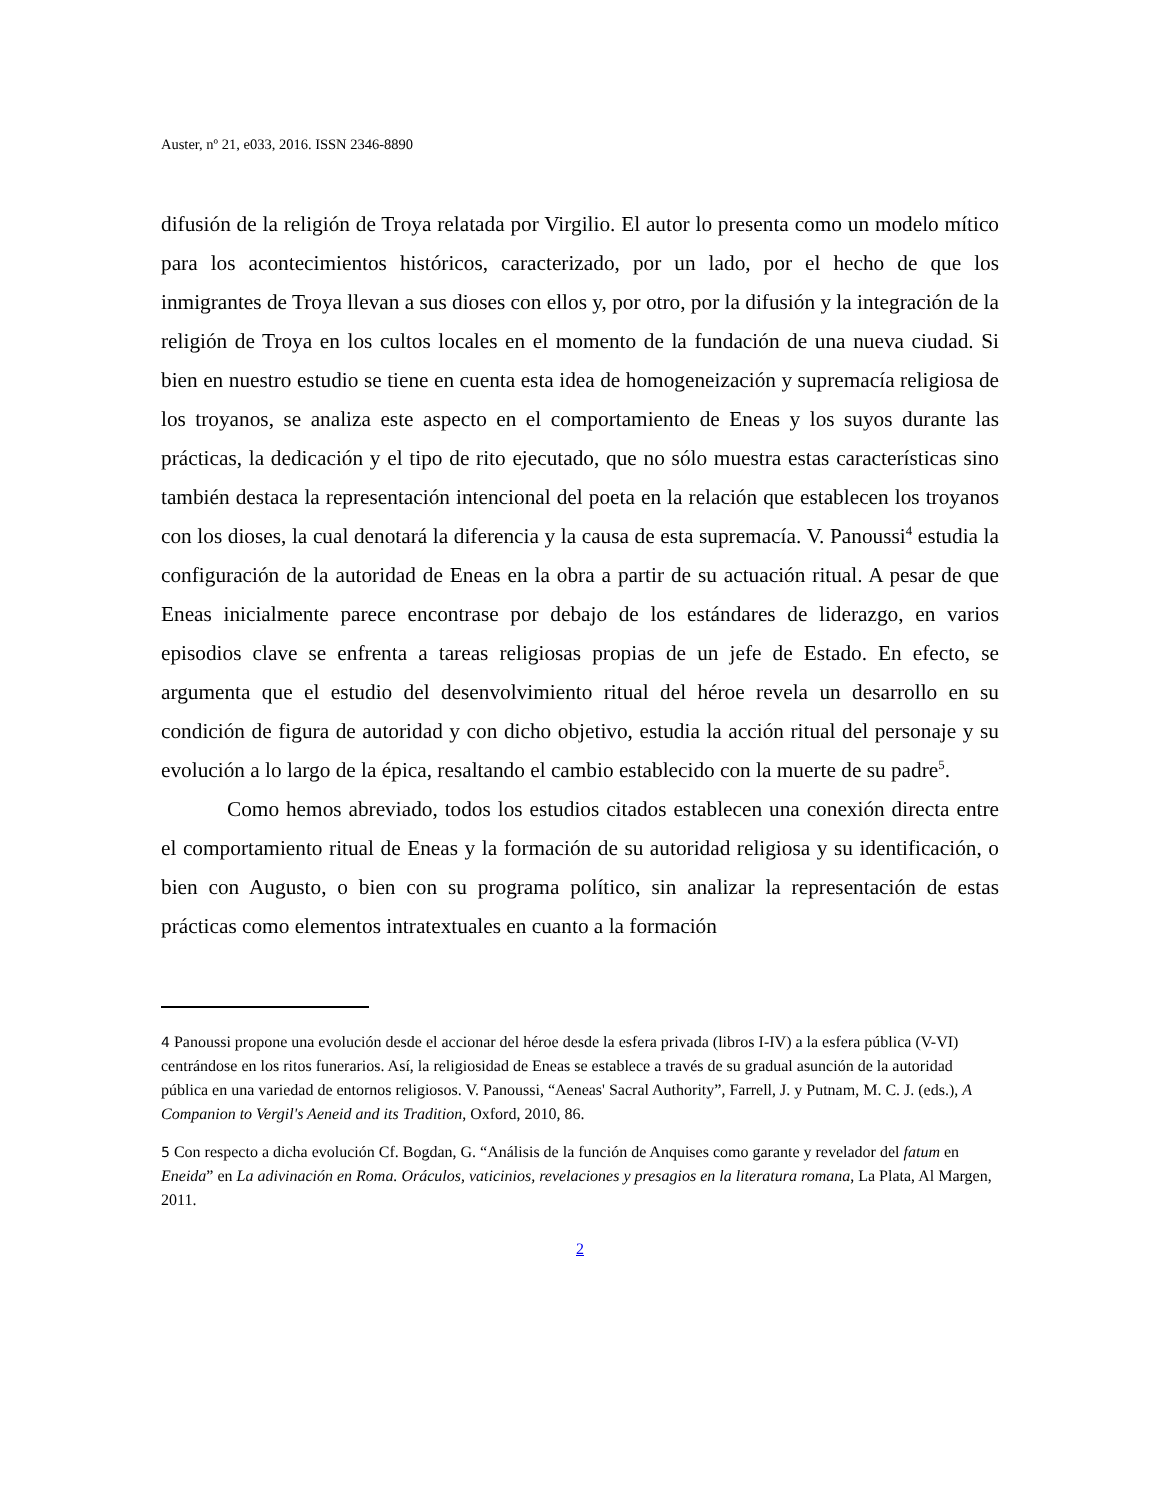Auster, nº 21, e033, 2016. ISSN 2346-8890
difusión de la religión de Troya relatada por Virgilio. El autor lo presenta como un modelo mítico para los acontecimientos históricos, caracterizado, por un lado, por el hecho de que los inmigrantes de Troya llevan a sus dioses con ellos y, por otro, por la difusión y la integración de la religión de Troya en los cultos locales en el momento de la fundación de una nueva ciudad. Si bien en nuestro estudio se tiene en cuenta esta idea de homogeneización y supremacía religiosa de los troyanos, se analiza este aspecto en el comportamiento de Eneas y los suyos durante las prácticas, la dedicación y el tipo de rito ejecutado, que no sólo muestra estas características sino también destaca la representación intencional del poeta en la relación que establecen los troyanos con los dioses, la cual denotará la diferencia y la causa de esta supremacía. V. Panoussi<sup>4</sup> estudia la configuración de la autoridad de Eneas en la obra a partir de su actuación ritual. A pesar de que Eneas inicialmente parece encontrase por debajo de los estándares de liderazgo, en varios episodios clave se enfrenta a tareas religiosas propias de un jefe de Estado. En efecto, se argumenta que el estudio del desenvolvimiento ritual del héroe revela un desarrollo en su condición de figura de autoridad y con dicho objetivo, estudia la acción ritual del personaje y su evolución a lo largo de la épica, resaltando el cambio establecido con la muerte de su padre<sup>5</sup>.
Como hemos abreviado, todos los estudios citados establecen una conexión directa entre el comportamiento ritual de Eneas y la formación de su autoridad religiosa y su identificación, o bien con Augusto, o bien con su programa político, sin analizar la representación de estas prácticas como elementos intratextuales en cuanto a la formación
4 Panoussi propone una evolución desde el accionar del héroe desde la esfera privada (libros I-IV) a la esfera pública (V-VI) centrándose en los ritos funerarios. Así, la religiosidad de Eneas se establece a través de su gradual asunción de la autoridad pública en una variedad de entornos religiosos. V. Panoussi, “Aeneas' Sacral Authority”, Farrell, J. y Putnam, M. C. J. (eds.), A Companion to Vergil's Aeneid and its Tradition, Oxford, 2010, 86.
5 Con respecto a dicha evolución Cf. Bogdan, G. “Análisis de la función de Anquises como garante y revelador del fatum en Eneida” en La adivinación en Roma. Oráculos, vaticinios, revelaciones y presagios en la literatura romana, La Plata, Al Margen, 2011.
2